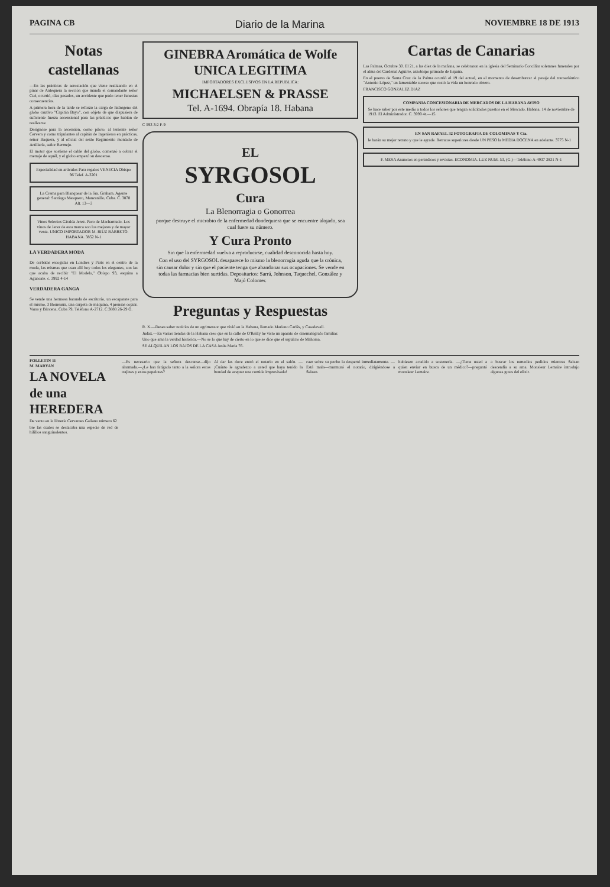PAGINA CB Diario de la Marina NOVIEMBRE 18 DE 1913
Notas castellanas
—En las prácticas de aerostación que viene realizando en el pinar de Antequera la sección que manda el comandante señor Cué, ocurrió, días pasados, un accidente que pudo tener funestas consecuencias.
A primera hora de la tarde se reforzó la carga de hidrógeno del globo cautivo "Capitán Bayo", con objeto de que dispusiera de suficiente fuerza ascensional para las prácticas que habían de realizarse.
Designóse para la ascensión, como piloto, al teniente señor Cervera y como tripulantes al capitán de Ingenieros en prácticas, señor Baquera, y al oficial del sexto Regimiento montado de Artillería, señor Bermejo.
El motor que sostiene el cable del globo, comenzó a cobrar el metraje de aquél, y el globo empezó su descenso.
Especialidad en artículos Para regalos VENECIA Obispo 96 Telef. A-3201
La Crema para Blanquear de la Sra. Graham. Agente general: Santiago Mesquero, Manzanillo, Cuba. C. 3878 Alt. 13—3
Vinos Selectos Giralda Jerez. Paco de Macharnudo. Los vinos de Jerez de esta marca son los mejores y de mayor venta. UNICO IMPORTADOR M. RIUZ BARRETO. HABANA. 3852 N-1
LA VERDADERA MODA
De corbatas escogidas en Londres y París en el centro de la moda, las mismas que usan allí hoy todos los elegantes, son las que acaba de recibir "El Modelo," Obispo 93, esquina a Aguacate. c. 3992 4-14
VERDADERA GANGA
Se vende una hermosa baranda de escritorio, un escaparate para el mismo, 3 Boureaux, una carpeta de máquina, 4 prensas copiar. Varas y Bárcena, Cuba 79, Teléfono A-2712. C 3888 26-29 O.
GINEBRA Aromática de Wolfe
UNICA LEGITIMA
IMPORTADORES EXCLUSIVOS EN LA REPUBLICA:
MICHAELSEN & PRASSE
Tel. A-1694. Obrapía 18. Habana
C 593 3:2 F-9
EL
SYRGOSOL
Cura
La Blenorragia o Gonorrea
porque destruye el microbio de la enfermedad dondequiera que se encuentre alojado, sea cual fuere su número.
Y Cura Pronto
Sin que la enfermedad vuelva a reproducirse, cualidad desconocida hasta hoy.
Con el uso del SYRGOSOL desaparece lo mismo la blenorragia aguda que la crónica, sin causar dolor y sin que el paciente tenga que abandonar sus ocupaciones. Se vende en todas las farmacias bien surtidas. Depositarios: Sarrá, Johnson, Taquechel, González y Majó Colomer.
Preguntas y Respuestas
R. X.—Desea saber noticias de un agrimensor que vivió en la Habana, llamado Mariano Carlés, y Casadevall.
Judax.—En varias tiendas de la Habana creo que en la calle de O'Reilly he visto un aparato de cinematógrafo familiar.
Uno que ama la verdad histórica.—No se lo que hay de cierto en lo que se dice que el sepulcro de Mahoma.
SE ALQUILAN LOS BAJOS DE LA CASA Jesús María 76.
Cartas de Canarias
Las Palmas, Octubre 30. El 21, a las diez de la mañana, se celebraron en la iglesia del Seminario Conciliar solemnes funerales por el alma del Cardenal Aguirre, arzobispo primado de España.
En el puerto de Santa Cruz de la Palma ocurrió el 19 del actual, en el momento de desembarcar el pasaje del transatlántico "Antonio López," un lamentable suceso que costó la vida un honrado obrero.
FRANCISCO GONZALEZ DIAZ
COMPANIA CONCESIONARIA DE MERCADOS DE LA HABANA AVISO
Se hace saber por este medio a todos los señores que tengan solicitados puestos en el Mercado. Habana, 14 de noviembre de 1913. El Administrador. C. 3999 4t.—15.
EN SAN RAFAEL 32 FOTOGRAFIA DE COLOMINAS Y Cía.
le harán su mejor retrato y que le agrade. Retratos superiores desde UN PESO la MEDIA DOCENA en adelante. 3775 N-1
F. MESA Anuncios en periódicos y revistas. ECONOMIA. LUZ NUM. 53, (G.)—Teléfono A-4937 3831 N-1
FOLLETIN 11
M. MARYAN
LA NOVELA de una HEREDERA
De venta en la librería Cervantes Galiano número 62
bre las cuales se destacaba una especie de red de hilillos sanguinolentos.
—Es necesario que la señora descanse—dijo alarmada.—¿Le han fatigado tanto a la señora estos trajines y estos papelotes?
Al dar las doce entró el notario en el salón. —¡Cuánto le agradezco a usted que haya tenido la bondad de aceptar una comida improvisada!
caer sobre su pecho la despertó inmediatamente. —Está mala—murmuró el notario, dirigiéndose a Seizan.
hubiesen acudido a sostenerla. —¿Tiene usted a quien enviar en busca de un médico?—preguntó monsieur Lemaire.
a buscar los remedios pedidos mientras Seizan descendía a su ama. Monsieur Lemaire introdujo algunas gotas del elixir.